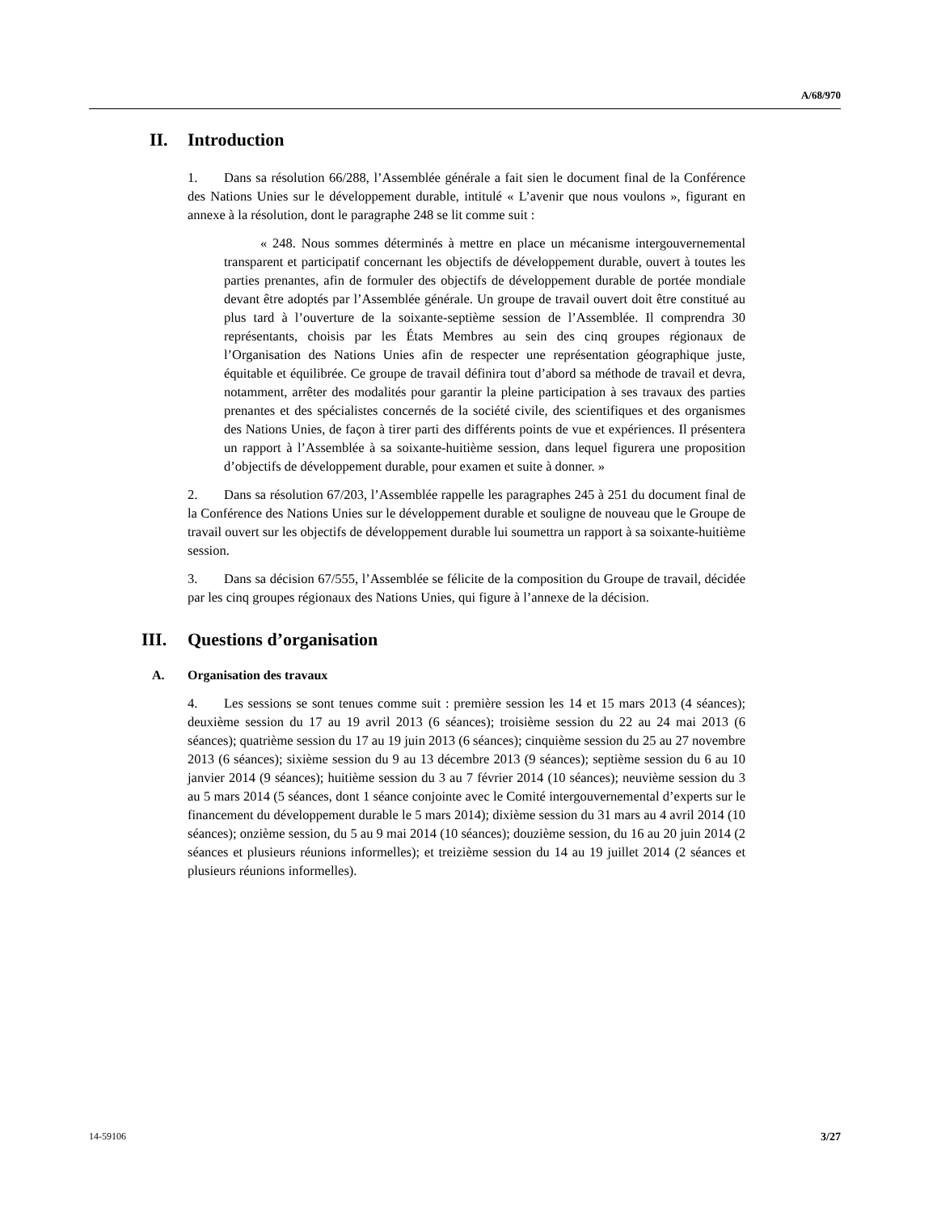A/68/970
II. Introduction
1. Dans sa résolution 66/288, l’Assemblée générale a fait sien le document final de la Conférence des Nations Unies sur le développement durable, intitulé « L’avenir que nous voulons », figurant en annexe à la résolution, dont le paragraphe 248 se lit comme suit :
« 248. Nous sommes déterminés à mettre en place un mécanisme intergouvernemental transparent et participatif concernant les objectifs de développement durable, ouvert à toutes les parties prenantes, afin de formuler des objectifs de développement durable de portée mondiale devant être adoptés par l’Assemblée générale. Un groupe de travail ouvert doit être constitué au plus tard à l’ouverture de la soixante-septième session de l’Assemblée. Il comprendra 30 représentants, choisis par les États Membres au sein des cinq groupes régionaux de l’Organisation des Nations Unies afin de respecter une représentation géographique juste, équitable et équilibrée. Ce groupe de travail définira tout d’abord sa méthode de travail et devra, notamment, arrêter des modalités pour garantir la pleine participation à ses travaux des parties prenantes et des spécialistes concernés de la société civile, des scientifiques et des organismes des Nations Unies, de façon à tirer parti des différents points de vue et expériences. Il présentera un rapport à l’Assemblée à sa soixante-huitième session, dans lequel figurera une proposition d’objectifs de développement durable, pour examen et suite à donner. »
2. Dans sa résolution 67/203, l’Assemblée rappelle les paragraphes 245 à 251 du document final de la Conférence des Nations Unies sur le développement durable et souligne de nouveau que le Groupe de travail ouvert sur les objectifs de développement durable lui soumettra un rapport à sa soixante-huitième session.
3. Dans sa décision 67/555, l’Assemblée se félicite de la composition du Groupe de travail, décidée par les cinq groupes régionaux des Nations Unies, qui figure à l’annexe de la décision.
III. Questions d’organisation
A. Organisation des travaux
4. Les sessions se sont tenues comme suit : première session les 14 et 15 mars 2013 (4 séances); deuxième session du 17 au 19 avril 2013 (6 séances); troisième session du 22 au 24 mai 2013 (6 séances); quatrième session du 17 au 19 juin 2013 (6 séances); cinquième session du 25 au 27 novembre 2013 (6 séances); sixième session du 9 au 13 décembre 2013 (9 séances); septième session du 6 au 10 janvier 2014 (9 séances); huitième session du 3 au 7 février 2014 (10 séances); neuvième session du 3 au 5 mars 2014 (5 séances, dont 1 séance conjointe avec le Comité intergouvernemental d’experts sur le financement du développement durable le 5 mars 2014); dixième session du 31 mars au 4 avril 2014 (10 séances); onzième session, du 5 au 9 mai 2014 (10 séances); douzième session, du 16 au 20 juin 2014 (2 séances et plusieurs réunions informelles); et treizième session du 14 au 19 juillet 2014 (2 séances et plusieurs réunions informelles).
14-59106 3/27